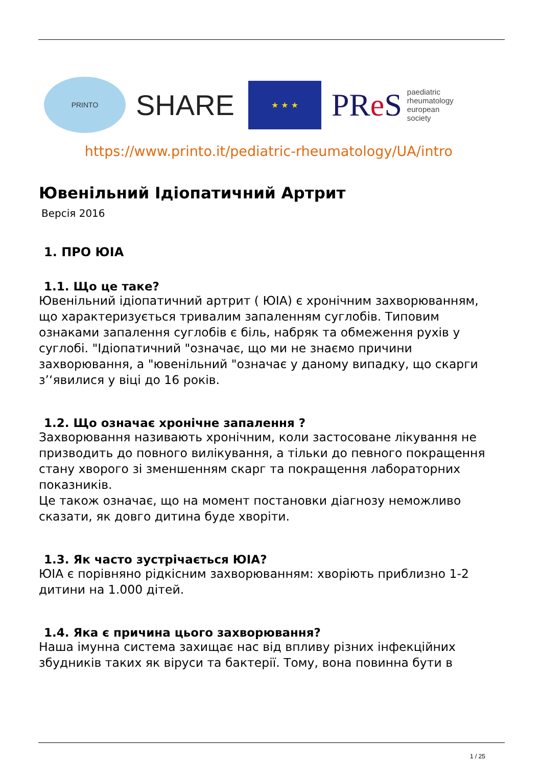PRINTO
SHARE
★ ★ ★
PRe S paediatric
rheumatology
european
society
https://www.printo.it/pediatric-rheumatology/UA/intro
Ювенільний Ідіопатичний Артрит
Версія 2016
1. ПРО ЮІА
1.1. Що це таке?
Ювенільний ідіопатичний артрит ( ЮІА) є хронічним захворюванням, що характеризується тривалим запаленням суглобів. Типовим ознаками запалення суглобів є біль, набряк та обмеження рухів у суглобі. "Ідіопатичний "означає, що ми не знаємо причини захворювання, а "ювенільний "означає у даному випадку, що скарги з’‘явилися у віці до 16 років.
1.2. Що означає хронічне запалення ?
Захворювання називають хронічним, коли застосоване лікування не призводить до повного вилікування, а тільки до певного покращення стану хворого зі зменшенням скарг та покращення лабораторних показників.
Це також означає, що на момент постановки діагнозу неможливо сказати, як довго дитина буде хворіти.
1.3. Як часто зустрічається ЮІА?
ЮІА є порівняно рідкісним захворюванням: хворіють приблизно 1-2 дитини на 1.000 дітей.
1.4. Яка є причина цього захворювання?
Наша імунна система захищає нас від впливу різних інфекційних збудників таких як віруси та бактерії. Тому, вона повинна бути в
1 / 25